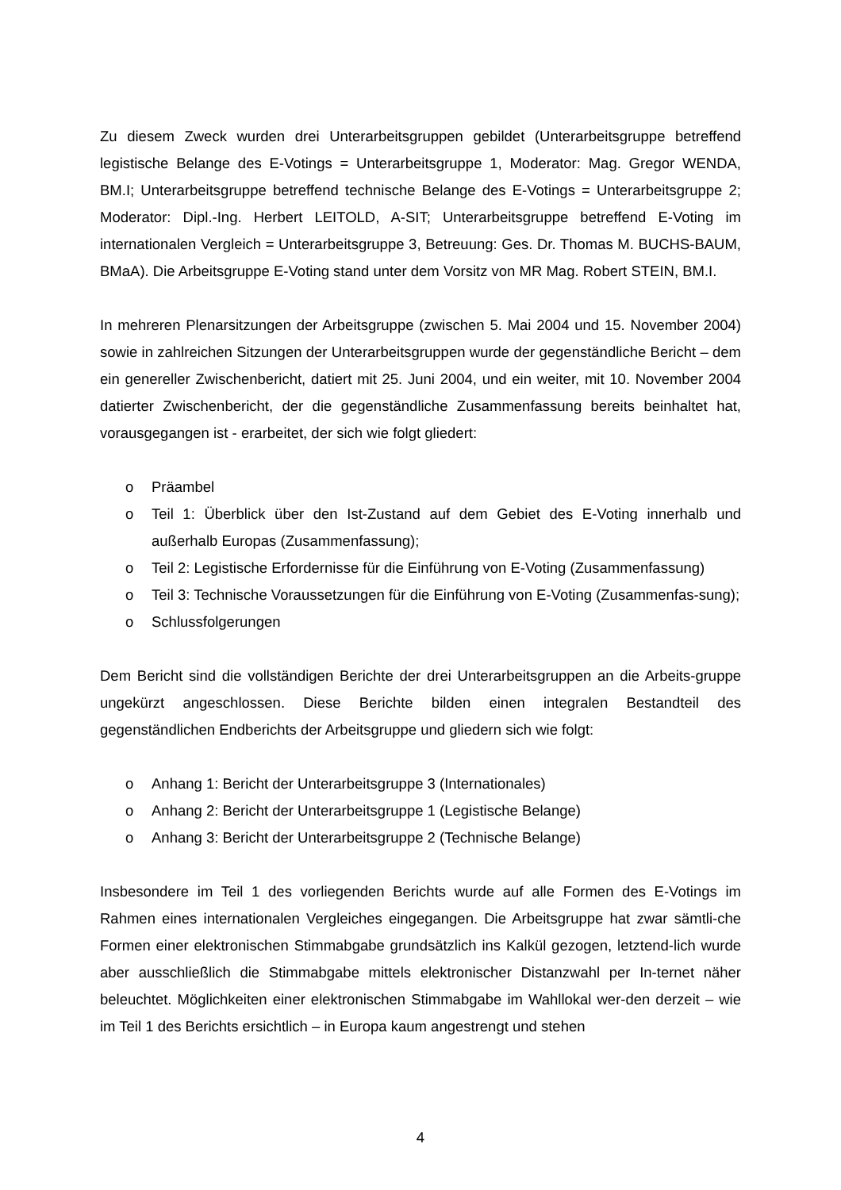Zu diesem Zweck wurden drei Unterarbeitsgruppen gebildet (Unterarbeitsgruppe betreffend legistische Belange des E-Votings = Unterarbeitsgruppe 1, Moderator: Mag. Gregor WENDA, BM.I; Unterarbeitsgruppe betreffend technische Belange des E-Votings = Unterarbeitsgruppe 2; Moderator: Dipl.-Ing. Herbert LEITOLD, A-SIT; Unterarbeitsgruppe betreffend E-Voting im internationalen Vergleich = Unterarbeitsgruppe 3, Betreuung: Ges. Dr. Thomas M. BUCHS-BAUM, BMaA). Die Arbeitsgruppe E-Voting stand unter dem Vorsitz von MR Mag. Robert STEIN, BM.I.
In mehreren Plenarsitzungen der Arbeitsgruppe (zwischen 5. Mai 2004 und 15. November 2004) sowie in zahlreichen Sitzungen der Unterarbeitsgruppen wurde der gegenständliche Bericht – dem ein genereller Zwischenbericht, datiert mit 25. Juni 2004, und ein weiter, mit 10. November 2004 datierter Zwischenbericht, der die gegenständliche Zusammenfassung bereits beinhaltet hat, vorausgegangen ist - erarbeitet, der sich wie folgt gliedert:
o Präambel
o Teil 1: Überblick über den Ist-Zustand auf dem Gebiet des E-Voting innerhalb und außerhalb Europas (Zusammenfassung);
o Teil 2: Legistische Erfordernisse für die Einführung von E-Voting (Zusammenfassung)
o Teil 3: Technische Voraussetzungen für die Einführung von E-Voting (Zusammenfas-sung);
o Schlussfolgerungen
Dem Bericht sind die vollständigen Berichte der drei Unterarbeitsgruppen an die Arbeits-gruppe ungekürzt angeschlossen. Diese Berichte bilden einen integralen Bestandteil des gegenständlichen Endberichts der Arbeitsgruppe und gliedern sich wie folgt:
o Anhang 1: Bericht der Unterarbeitsgruppe 3 (Internationales)
o Anhang 2: Bericht der Unterarbeitsgruppe 1 (Legistische Belange)
o Anhang 3: Bericht der Unterarbeitsgruppe 2 (Technische Belange)
Insbesondere im Teil 1 des vorliegenden Berichts wurde auf alle Formen des E-Votings im Rahmen eines internationalen Vergleiches eingegangen. Die Arbeitsgruppe hat zwar sämtli-che Formen einer elektronischen Stimmabgabe grundsätzlich ins Kalkül gezogen, letztend-lich wurde aber ausschließlich die Stimmabgabe mittels elektronischer Distanzwahl per In-ternet näher beleuchtet. Möglichkeiten einer elektronischen Stimmabgabe im Wahllokal wer-den derzeit – wie im Teil 1 des Berichts ersichtlich – in Europa kaum angestrengt und stehen
4